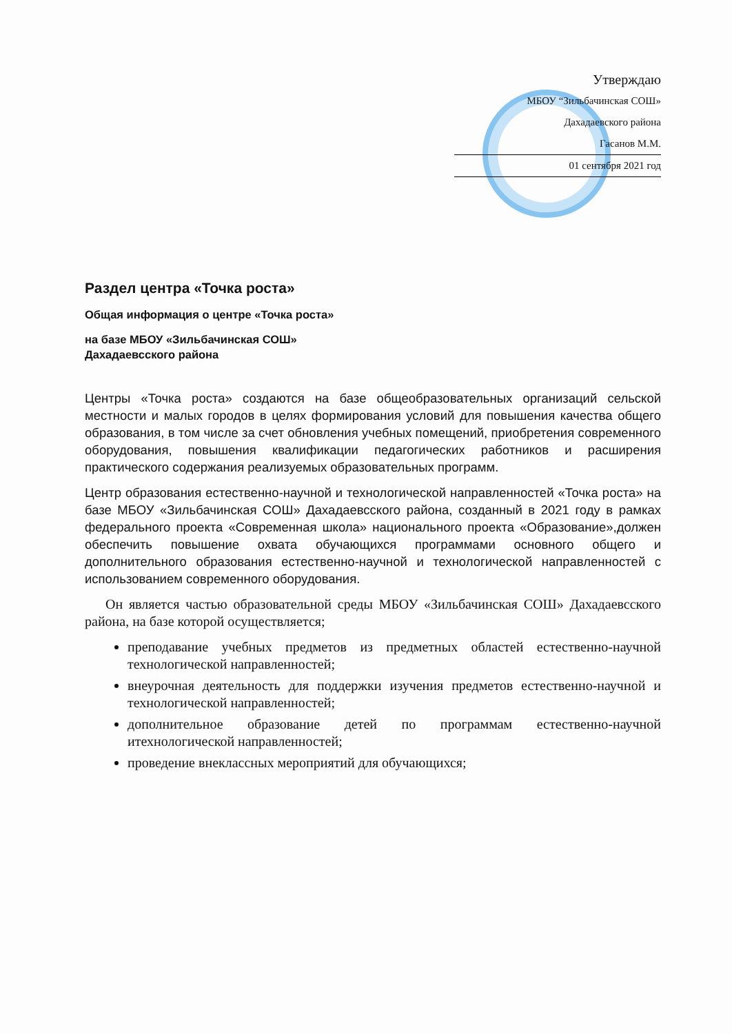Утверждаю
МБОУ “Зильбачинская СОШ»
Дахадаевского района
Гасанов М.М.
01 сентября 2021 год
Раздел центра «Точка роста»
Общая информация о центре «Точка роста»
на базе МБОУ «Зильбачинская СОШ»
Дахадаевсского района
Центры «Точка роста» создаются на базе общеобразовательных организаций сельской местности и малых городов в целях формирования условий для повышения качества общего образования, в том числе за счет обновления учебных помещений, приобретения современного оборудования, повышения квалификации педагогических работников и расширения практического содержания реализуемых образовательных программ.
Центр образования естественно-научной и технологической направленностей «Точка роста» на базе МБОУ «Зильбачинская СОШ» Дахадаевсского района, созданный в 2021 году в рамках федерального проекта «Современная школа» национального проекта «Образование»,должен обеспечить повышение охвата обучающихся программами основного общего и дополнительного образования естественно-научной и технологической направленностей с использованием современного оборудования.
Он является частью образовательной среды МБОУ «Зильбачинская СОШ» Дахадаевсского района, на базе которой осуществляется;
преподавание учебных предметов из предметных областей естественно-научной технологической направленностей;
внеурочная деятельность для поддержки изучения предметов естественно-научной и технологической направленностей;
дополнительное образование детей по программам естественно-научной итехнологической направленностей;
проведение внеклассных мероприятий для обучающихся;